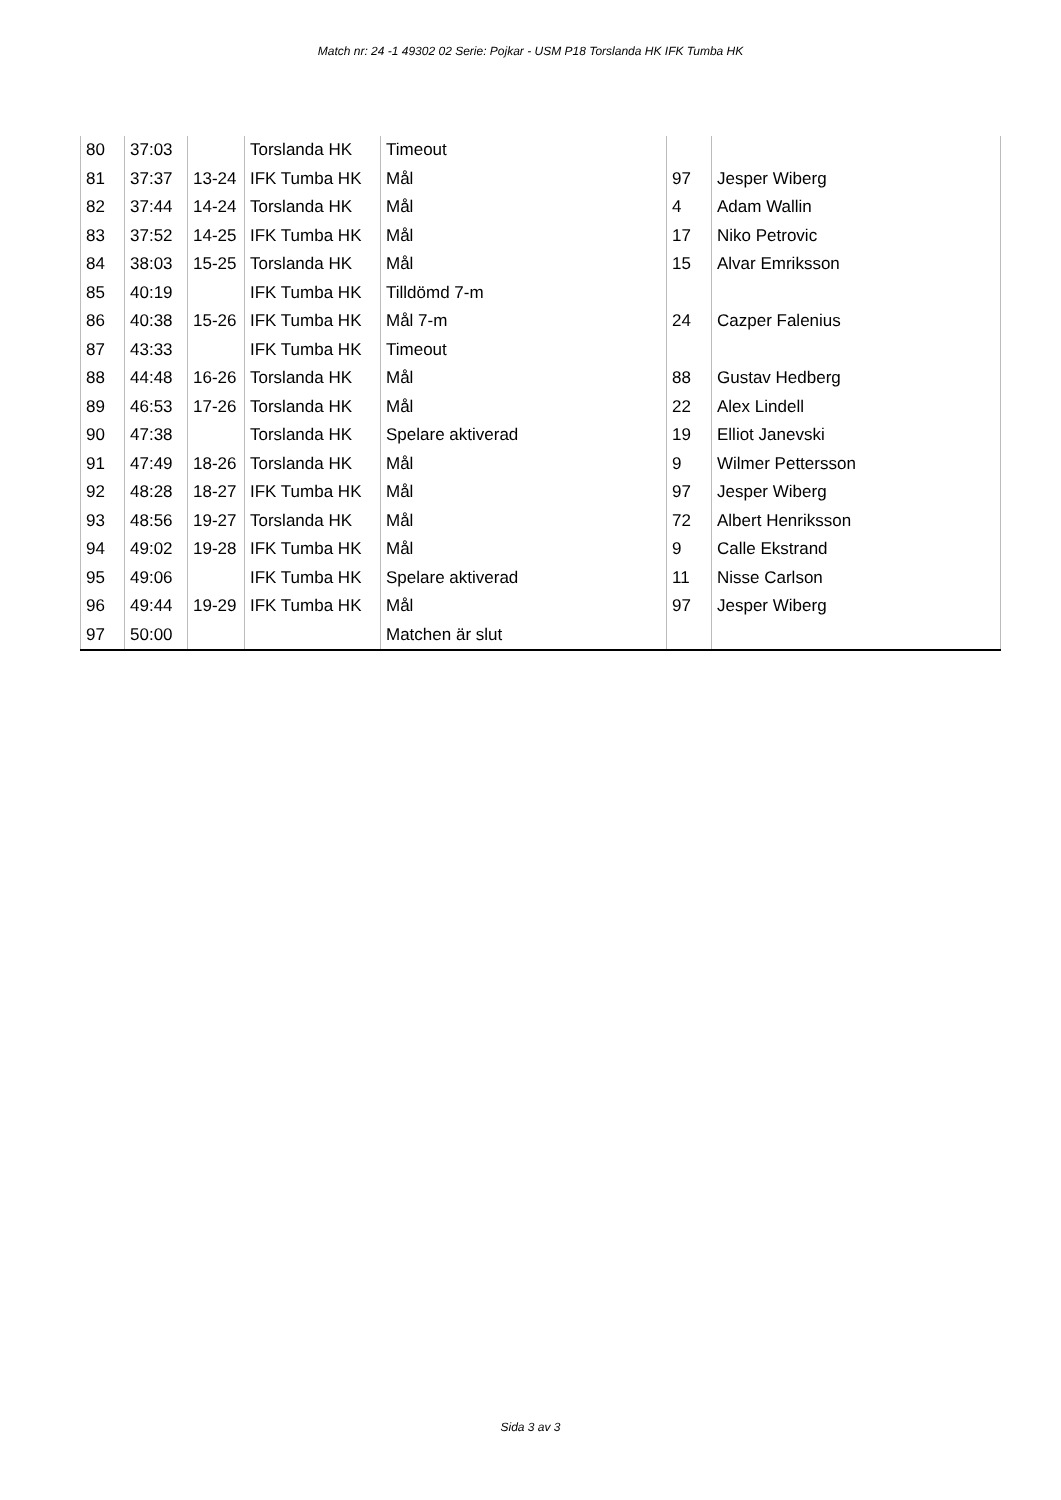Match nr: 24 -1 49302 02 Serie: Pojkar - USM P18 Torslanda HK IFK Tumba HK
| 80 | 37:03 | | Torslanda HK | Timeout | | |
| 81 | 37:37 | 13-24 | IFK Tumba HK | Mål | 97 | Jesper Wiberg |
| 82 | 37:44 | 14-24 | Torslanda HK | Mål | 4 | Adam Wallin |
| 83 | 37:52 | 14-25 | IFK Tumba HK | Mål | 17 | Niko Petrovic |
| 84 | 38:03 | 15-25 | Torslanda HK | Mål | 15 | Alvar Emriksson |
| 85 | 40:19 | | IFK Tumba HK | Tilldömd 7-m | | |
| 86 | 40:38 | 15-26 | IFK Tumba HK | Mål 7-m | 24 | Cazper Falenius |
| 87 | 43:33 | | IFK Tumba HK | Timeout | | |
| 88 | 44:48 | 16-26 | Torslanda HK | Mål | 88 | Gustav Hedberg |
| 89 | 46:53 | 17-26 | Torslanda HK | Mål | 22 | Alex Lindell |
| 90 | 47:38 | | Torslanda HK | Spelare aktiverad | 19 | Elliot Janevski |
| 91 | 47:49 | 18-26 | Torslanda HK | Mål | 9 | Wilmer Pettersson |
| 92 | 48:28 | 18-27 | IFK Tumba HK | Mål | 97 | Jesper Wiberg |
| 93 | 48:56 | 19-27 | Torslanda HK | Mål | 72 | Albert Henriksson |
| 94 | 49:02 | 19-28 | IFK Tumba HK | Mål | 9 | Calle Ekstrand |
| 95 | 49:06 | | IFK Tumba HK | Spelare aktiverad | 11 | Nisse Carlson |
| 96 | 49:44 | 19-29 | IFK Tumba HK | Mål | 97 | Jesper Wiberg |
| 97 | 50:00 | | | Matchen är slut | | |
Sida 3 av 3